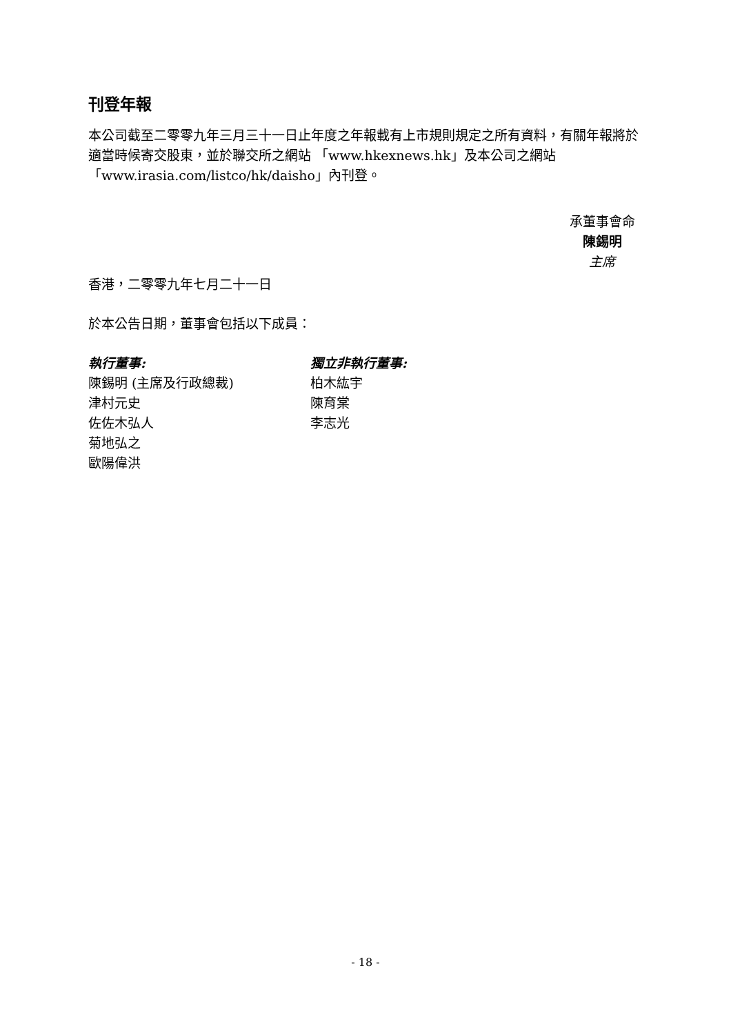刊登年報
本公司截至二零零九年三月三十一日止年度之年報載有上市規則規定之所有資料，有關年報將於適當時候寄交股東，並於聯交所之網站 「www.hkexnews.hk」及本公司之網站「www.irasia.com/listco/hk/daisho」內刊登。
承董事會命
陳錫明
主席
香港，二零零九年七月二十一日
於本公告日期，董事會包括以下成員：
執行董事:
陳錫明 (主席及行政總裁)
津村元史
佐佐木弘人
菊地弘之
歐陽偉洪
獨立非執行董事:
柏木紘宇
陳育棠
李志光
- 18 -